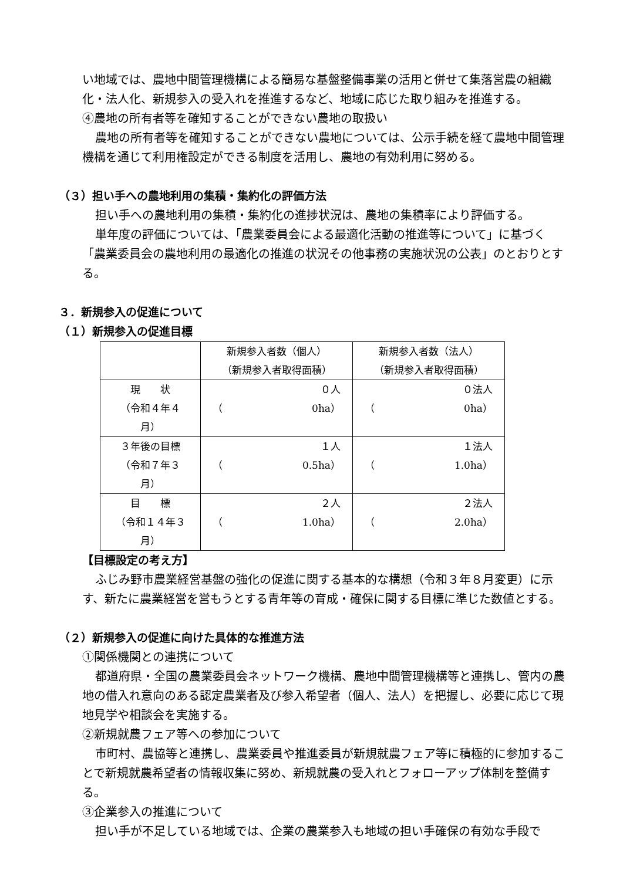い地域では、農地中間管理機構による簡易な基盤整備事業の活用と併せて集落営農の組織化・法人化、新規参入の受入れを推進するなど、地域に応じた取り組みを推進する。
④農地の所有者等を確知することができない農地の取扱い
農地の所有者等を確知することができない農地については、公示手続を経て農地中間管理機構を通じて利用権設定ができる制度を活用し、農地の有効利用に努める。
（３）担い手への農地利用の集積・集約化の評価方法
担い手への農地利用の集積・集約化の進捗状況は、農地の集積率により評価する。
単年度の評価については、「農業委員会による最適化活動の推進等について」に基づく「農業委員会の農地利用の最適化の推進の状況その他事務の実施状況の公表」のとおりとする。
３．新規参入の促進について
（１）新規参入の促進目標
| | 新規参入者数（個人） （新規参入者取得面積） | 新規参入者数（法人） （新規参入者取得面積） |
| 現 状 （令和４年４月） | ０人 （ 0ha） | ０法人 （ 0ha） |
| ３年後の目標 （令和７年３月） | １人 （ 0.5ha） | １法人 （ 1.0ha） |
| 目 標 （令和１４年３月） | ２人 （ 1.0ha） | ２法人 （ 2.0ha） |
【目標設定の考え方】
ふじみ野市農業経営基盤の強化の促進に関する基本的な構想（令和３年８月変更）に示す、新たに農業経営を営もうとする青年等の育成・確保に関する目標に準じた数値とする。
（２）新規参入の促進に向けた具体的な推進方法
①関係機関との連携について
都道府県・全国の農業委員会ネットワーク機構、農地中間管理機構等と連携し、管内の農地の借入れ意向のある認定農業者及び参入希望者（個人、法人）を把握し、必要に応じて現地見学や相談会を実施する。
②新規就農フェア等への参加について
市町村、農協等と連携し、農業委員や推進委員が新規就農フェア等に積極的に参加することで新規就農希望者の情報収集に努め、新規就農の受入れとフォローアップ体制を整備する。
③企業参入の推進について
担い手が不足している地域では、企業の農業参入も地域の担い手確保の有効な手段で